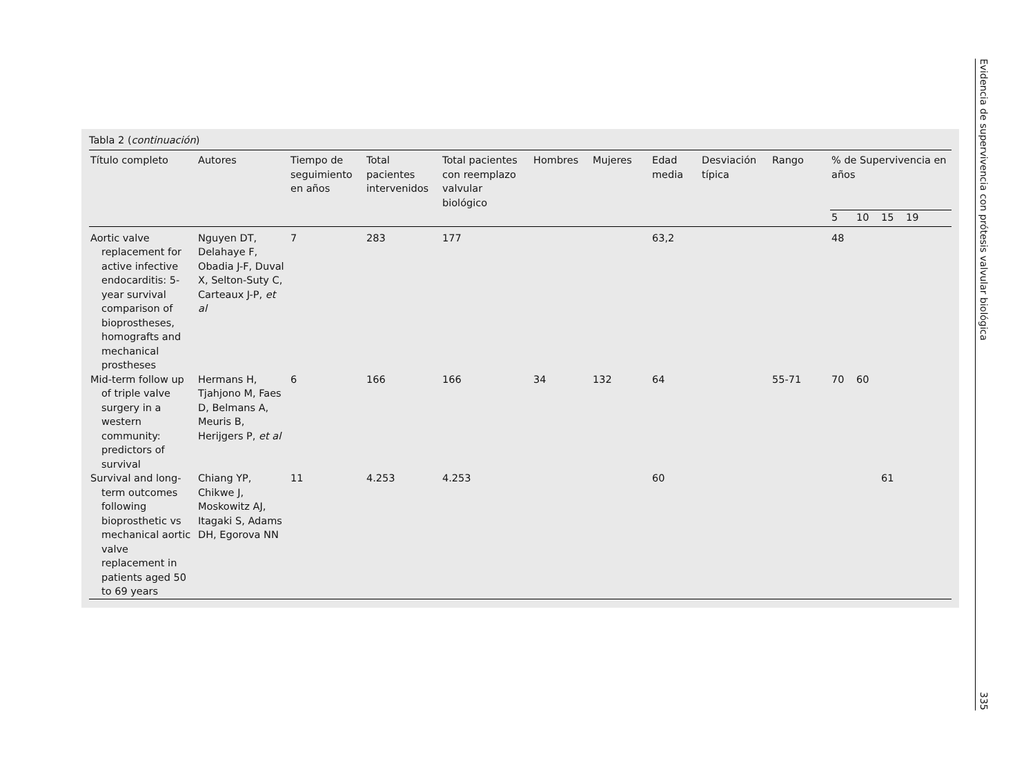Tabla 2 (continuación)
| Título completo | Autores | Tiempo de seguimiento en años | Total pacientes intervenidos | Total pacientes con reemplazo valvular biológico | Hombres | Mujeres | Edad media | Desviación típica | Rango | % de Supervivencia en años | | | |
| --- | --- | --- | --- | --- | --- | --- | --- | --- | --- | --- | --- | --- | --- |
| | | | | | | | | | | 5 | 10 | 15 | 19 |
| Aortic valve replacement for active infective endocarditis: 5-year survival comparison of bioprostheses, homografts and mechanical prostheses | Nguyen DT, Delahaye F, Obadia J-F, Duval X, Selton-Suty C, Carteaux J-P, et al | 7 | 283 | 177 | | | 63,2 | | | 48 | | | |
| Mid-term follow up of triple valve surgery in a western community: predictors of survival | Hermans H, Tjahjono M, Faes D, Belmans A, Meuris B, Herijgers P, et al | 6 | 166 | 166 | 34 | 132 | 64 | | 55-71 | 70 | 60 | | |
| Survival and long-term outcomes following bioprosthetic vs mechanical aortic valve replacement in patients aged 50 to 69 years | Chiang YP, Chikwe J, Moskowitz AJ, Itagaki S, Adams DH, Egorova NN | 11 | 4.253 | 4.253 | | | 60 | | | | | 61 | |
Evidencia de supervivencia con prótesis valvular biológica 335